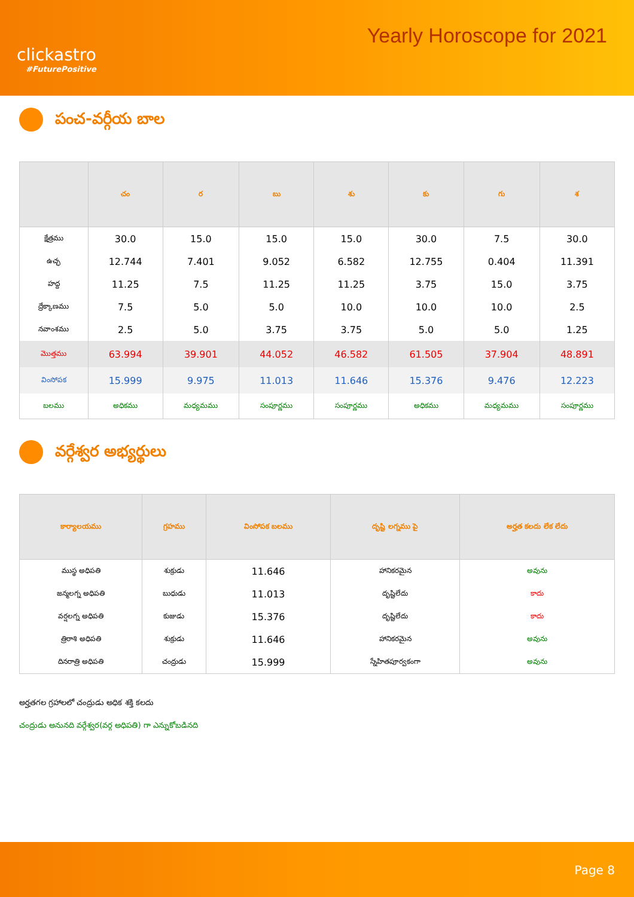clickastro
#FuturePositive
Yearly Horoscope for 2021
పంచ-వర్గీయ బాల
| | చం | ర | బు | శు | కు | గు | శ |
| --- | --- | --- | --- | --- | --- | --- | --- |
| క్షేత్రము | 30.0 | 15.0 | 15.0 | 15.0 | 30.0 | 7.5 | 30.0 |
| ఉచ్ఛ | 12.744 | 7.401 | 9.052 | 6.582 | 12.755 | 0.404 | 11.391 |
| హద్ద | 11.25 | 7.5 | 11.25 | 11.25 | 3.75 | 15.0 | 3.75 |
| ద్రేక్కాణము | 7.5 | 5.0 | 5.0 | 10.0 | 10.0 | 10.0 | 2.5 |
| నవాంశము | 2.5 | 5.0 | 3.75 | 3.75 | 5.0 | 5.0 | 1.25 |
| మొత్తము | 63.994 | 39.901 | 44.052 | 46.582 | 61.505 | 37.904 | 48.891 |
| వింసోపక | 15.999 | 9.975 | 11.013 | 11.646 | 15.376 | 9.476 | 12.223 |
| బలము | అధికము | మధ్యమము | సంపూర్ణము | సంపూర్ణము | అధికము | మధ్యమము | సంపూర్ణము |
వర్గేశ్వర అభ్యర్థులు
| కార్యాలయము | గ్రహము | వింసోపక బలము | దృష్టి లగ్నము పై | అర్హత కలదు లేక లేదు |
| --- | --- | --- | --- | --- |
| ముస్థ అధిపతి | శుక్రుడు | 11.646 | హానికరమైన | అవును |
| జన్మలగ్న అధిపతి | బుధుడు | 11.013 | దృష్టిలేదు | కాదు |
| వర్షలగ్న అధిపతి | కుజుడు | 15.376 | దృష్టిలేదు | కాదు |
| త్రిరాశి అధిపతి | శుక్రుడు | 11.646 | హానికరమైన | అవును |
| దినరాత్రి అధిపతి | చంద్రుడు | 15.999 | స్నేహితపూర్వకంగా | అవును |
అర్హతగల గ్రహాలలో చంద్రుడు అధిక శక్తి కలదు
చంద్రుడు అనునది వర్గేశ్వర(వర్గ అధిపతి) గా ఎన్నుకోబడినది
Page 8